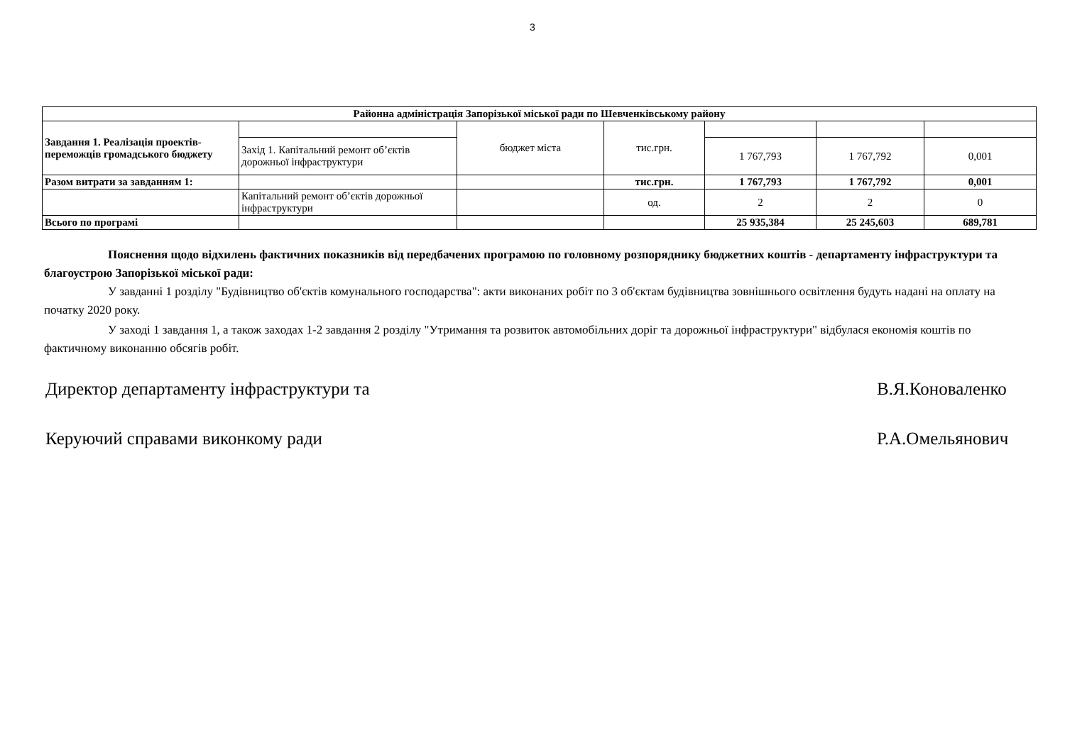3
| Районна адміністрація Запорізької міської ради по Шевченківському району | | | | | | |
| Завдання 1. Реалізація проектів-переможців громадського бюджету | | бюджет міста | тис.грн. | | | |
| | Захід 1. Капітальний ремонт об’єктів дорожньої інфраструктури | | | 1 767,793 | 1 767,792 | 0,001 |
| Разом витрати за завданням 1: | | | тис.грн. | 1 767,793 | 1 767,792 | 0,001 |
| | Капітальний ремонт об’єктів дорожньої інфраструктури | | од. | 2 | 2 | 0 |
| Всього по програмі | | | | 25 935,384 | 25 245,603 | 689,781 |
Пояснення щодо відхилень фактичних показників від передбачених програмою по головному розпоряднику бюджетних коштів - департаменту інфраструктури та благоустрою Запорізької міської ради:
У завданні 1 розділу "Будівництво об'єктів комунального господарства": акти виконаних робіт по 3 об'єктам будівництва зовнішнього освітлення будуть надані на оплату на початку 2020 року.
У заході 1 завдання 1, а також заходах 1-2 завдання 2 розділу "Утримання та розвиток автомобільних доріг та дорожньої інфраструктури" відбулася економія коштів по фактичному виконанню обсягів робіт.
Директор департаменту інфраструктури та В.Я.Коноваленко
Керуючий справами виконкому ради Р.А.Омельянович